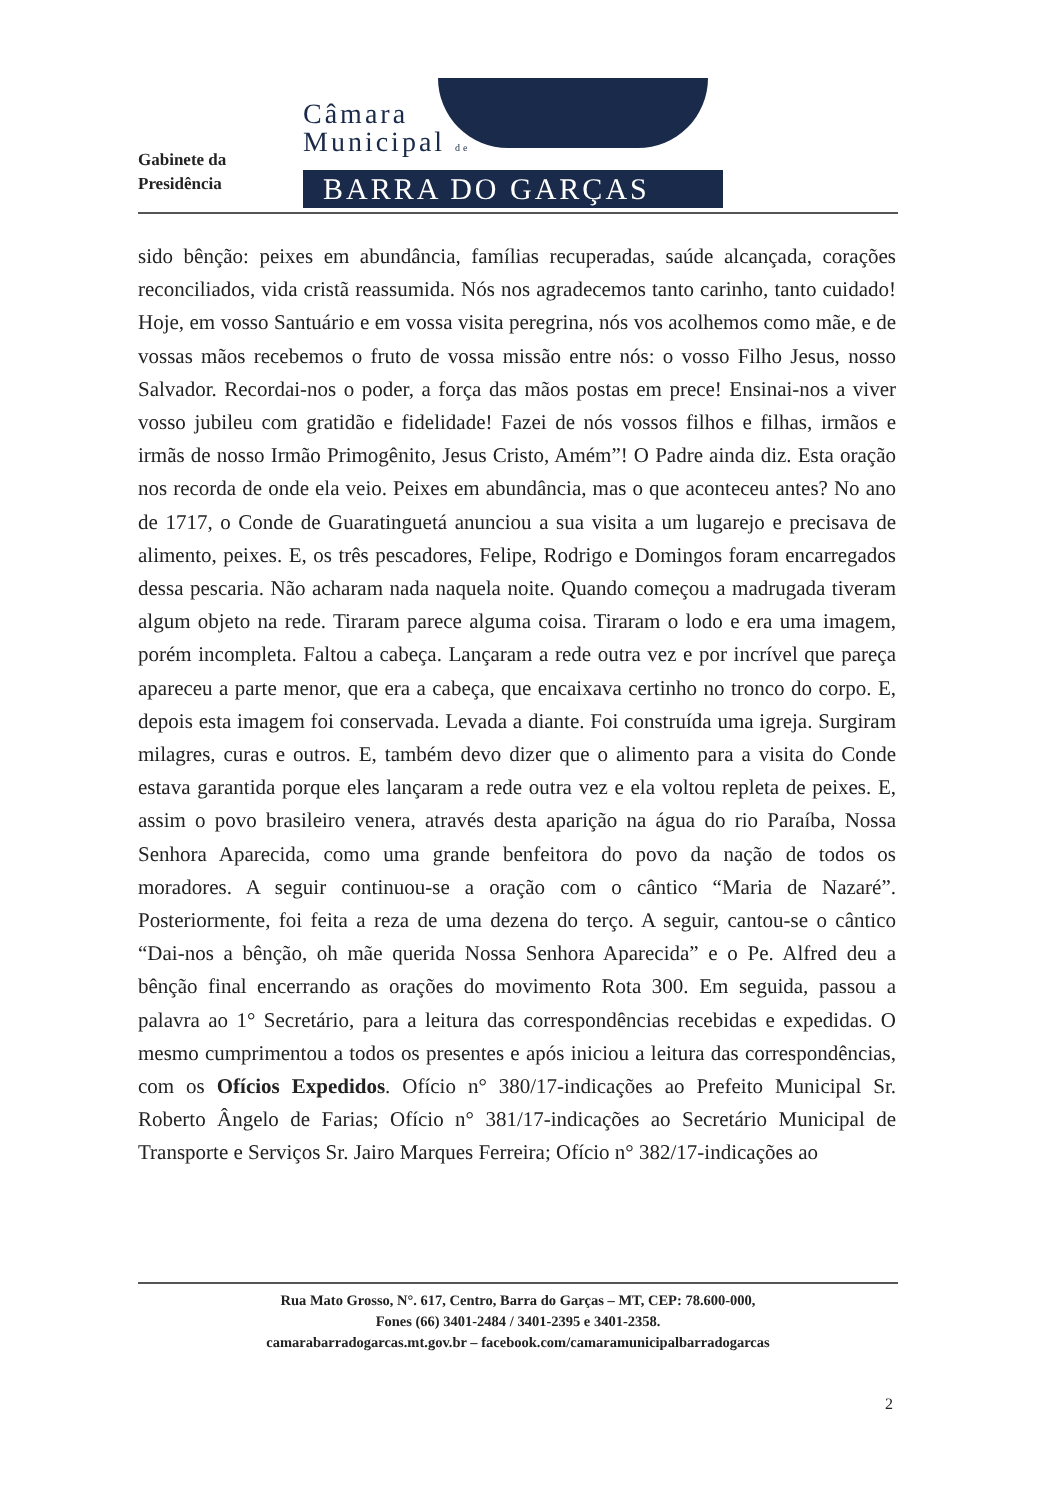Gabinete da
Presidência
Câmara
Municipal de
BARRA DO GARÇAS
sido bênção: peixes em abundância, famílias recuperadas, saúde alcançada, corações reconciliados, vida cristã reassumida. Nós nos agradecemos tanto carinho, tanto cuidado! Hoje, em vosso Santuário e em vossa visita peregrina, nós vos acolhemos como mãe, e de vossas mãos recebemos o fruto de vossa missão entre nós: o vosso Filho Jesus, nosso Salvador. Recordai-nos o poder, a força das mãos postas em prece! Ensinai-nos a viver vosso jubileu com gratidão e fidelidade! Fazei de nós vossos filhos e filhas, irmãos e irmãs de nosso Irmão Primogênito, Jesus Cristo, Amém”! O Padre ainda diz. Esta oração nos recorda de onde ela veio. Peixes em abundância, mas o que aconteceu antes? No ano de 1717, o Conde de Guaratinguetá anunciou a sua visita a um lugarejo e precisava de alimento, peixes. E, os três pescadores, Felipe, Rodrigo e Domingos foram encarregados dessa pescaria. Não acharam nada naquela noite. Quando começou a madrugada tiveram algum objeto na rede. Tiraram parece alguma coisa. Tiraram o lodo e era uma imagem, porém incompleta. Faltou a cabeça. Lançaram a rede outra vez e por incrível que pareça apareceu a parte menor, que era a cabeça, que encaixava certinho no tronco do corpo. E, depois esta imagem foi conservada. Levada a diante. Foi construída uma igreja. Surgiram milagres, curas e outros. E, também devo dizer que o alimento para a visita do Conde estava garantida porque eles lançaram a rede outra vez e ela voltou repleta de peixes. E, assim o povo brasileiro venera, através desta aparição na água do rio Paraíba, Nossa Senhora Aparecida, como uma grande benfeitora do povo da nação de todos os moradores. A seguir continuou-se a oração com o cântico “Maria de Nazaré”. Posteriormente, foi feita a reza de uma dezena do terço. A seguir, cantou-se o cântico “Dai-nos a bênção, oh mãe querida Nossa Senhora Aparecida” e o Pe. Alfred deu a bênção final encerrando as orações do movimento Rota 300. Em seguida, passou a palavra ao 1° Secretário, para a leitura das correspondências recebidas e expedidas. O mesmo cumprimentou a todos os presentes e após iniciou a leitura das correspondências, com os Ofícios Expedidos. Ofício n° 380/17-indicações ao Prefeito Municipal Sr. Roberto Ângelo de Farias; Ofício n° 381/17-indicações ao Secretário Municipal de Transporte e Serviços Sr. Jairo Marques Ferreira; Ofício n° 382/17-indicações ao
Rua Mato Grosso, N°. 617, Centro, Barra do Garças – MT, CEP: 78.600-000,
Fones (66) 3401-2484 / 3401-2395 e 3401-2358.
camarabarradogarcas.mt.gov.br – facebook.com/camaramunicipalbarradogarcas
2